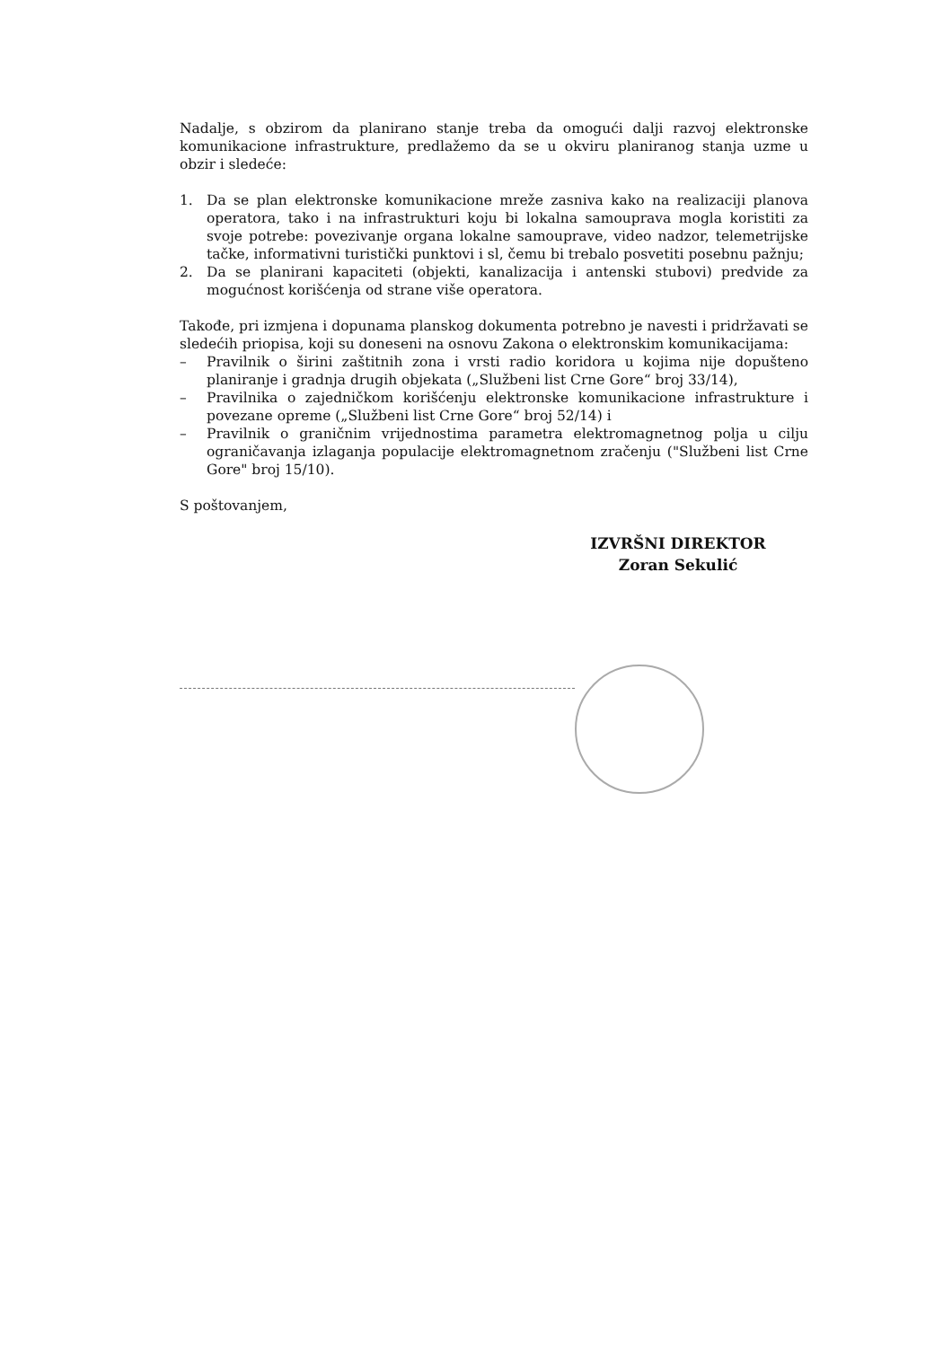Nadalje, s obzirom da planirano stanje treba da omogući dalji razvoj elektronske komunikacione infrastrukture, predlažemo da se u okviru planiranog stanja uzme u obzir i sledeće:
1. Da se plan elektronske komunikacione mreže zasniva kako na realizaciji planova operatora, tako i na infrastrukturi koju bi lokalna samouprava mogla koristiti za svoje potrebe: povezivanje organa lokalne samouprave, video nadzor, telemetrijske tačke, informativni turistički punktovi i sl, čemu bi trebalo posvetiti posebnu pažnju;
2. Da se planirani kapaciteti (objekti, kanalizacija i antenski stubovi) predvide za mogućnost korišćenja od strane više operatora.
Takođe, pri izmjena i dopunama planskog dokumenta potrebno je navesti i pridržavati se sledećih priopisa, koji su doneseni na osnovu Zakona o elektronskim komunikacijama:
– Pravilnik o širini zaštitnih zona i vrsti radio koridora u kojima nije dopušteno planiranje i gradnja drugih objekata („Službeni list Crne Gore“ broj 33/14),
– Pravilnika o zajedničkom korišćenju elektronske komunikacione infrastrukture i povezane opreme („Službeni list Crne Gore“ broj 52/14) i
– Pravilnik o graničnim vrijednostima parametra elektromagnetnog polja u cilju ograničavanja izlaganja populacije elektromagnetnom zračenju ("Službeni list Crne Gore" broj 15/10).
S poštovanjem,
IZVRŠNI DIREKTOR
Zoran Sekulić